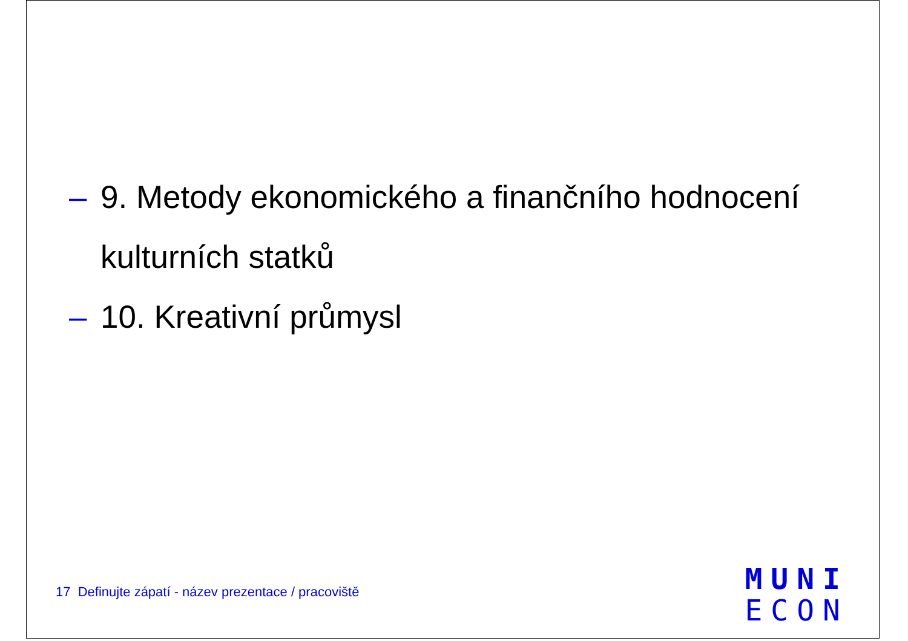– 9. Metody ekonomického a finančního hodnocení kulturních statků
– 10. Kreativní průmysl
17 Definujte zápatí - název prezentace / pracoviště
MUNI
ECON